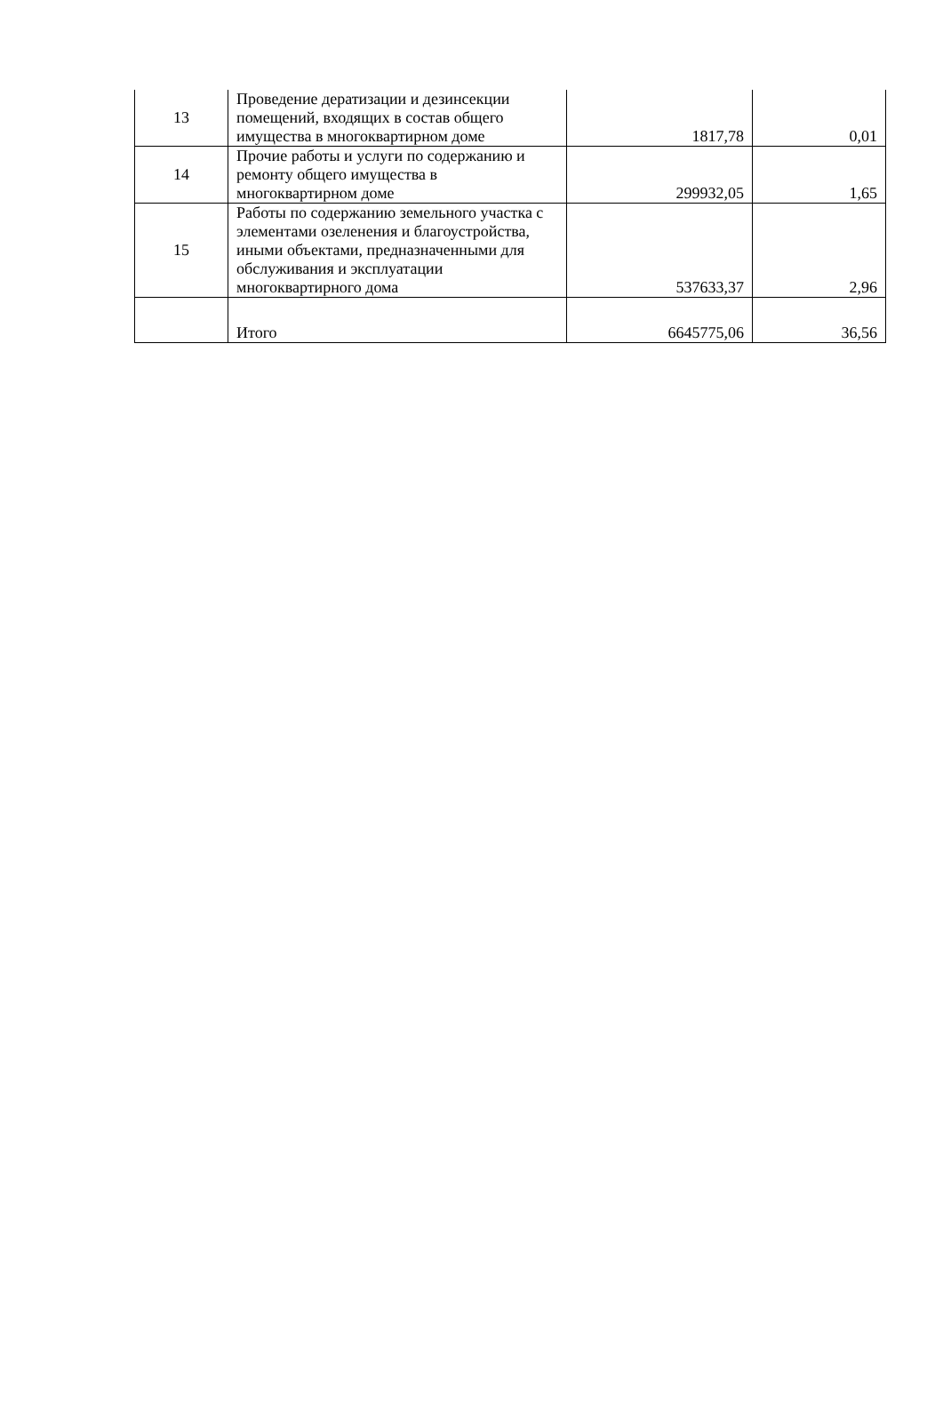| 13 | Проведение дератизации и дезинсекции помещений, входящих в состав общего имущества в многоквартирном доме | 1817,78 | 0,01 |
| 14 | Прочие работы и услуги по содержанию и ремонту общего имущества в многоквартирном доме | 299932,05 | 1,65 |
| 15 | Работы по содержанию земельного участка с элементами озеленения и благоустройства, иными объектами, предназначенными для обслуживания и эксплуатации многоквартирного дома | 537633,37 | 2,96 |
| | Итого | 6645775,06 | 36,56 |